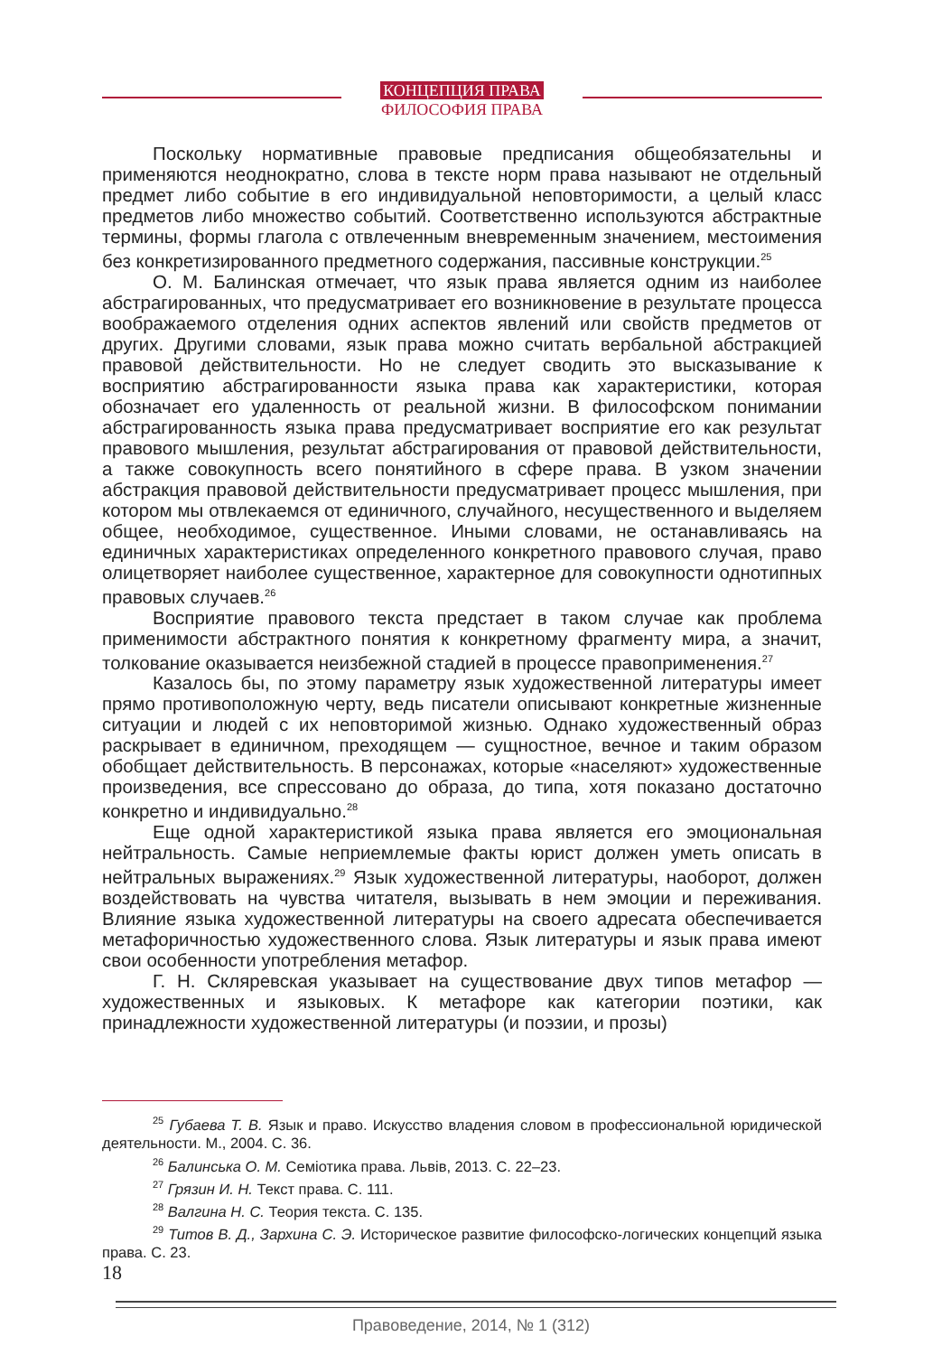КОНЦЕПЦИЯ ПРАВА
ФИЛОСОФИЯ ПРАВА
Поскольку нормативные правовые предписания общеобязательны и применяются неоднократно, слова в тексте норм права называют не отдельный предмет либо событие в его индивидуальной неповторимости, а целый класс предметов либо множество событий. Соответственно используются абстрактные термины, формы глагола с отвлеченным вневременным значением, местоимения без конкретизированного предметного содержания, пассивные конструкции.<sup>25</sup>
О. М. Балинская отмечает, что язык права является одним из наиболее абстрагированных, что предусматривает его возникновение в результате процесса воображаемого отделения одних аспектов явлений или свойств предметов от других. Другими словами, язык права можно считать вербальной абстракцией правовой действительности. Но не следует сводить это высказывание к восприятию абстрагированности языка права как характеристики, которая обозначает его удаленность от реальной жизни. В философском понимании абстрагированность языка права предусматривает восприятие его как результат правового мышления, результат абстрагирования от правовой действительности, а также совокупность всего понятийного в сфере права. В узком значении абстракция правовой действительности предусматривает процесс мышления, при котором мы отвлекаемся от единичного, случайного, несущественного и выделяем общее, необходимое, существенное. Иными словами, не останавливаясь на единичных характеристиках определенного конкретного правового случая, право олицетворяет наиболее существенное, характерное для совокупности однотипных правовых случаев.<sup>26</sup>
Восприятие правового текста предстает в таком случае как проблема применимости абстрактного понятия к конкретному фрагменту мира, а значит, толкование оказывается неизбежной стадией в процессе правоприменения.<sup>27</sup>
Казалось бы, по этому параметру язык художественной литературы имеет прямо противоположную черту, ведь писатели описывают конкретные жизненные ситуации и людей с их неповторимой жизнью. Однако художественный образ раскрывает в единичном, преходящем — сущностное, вечное и таким образом обобщает действительность. В персонажах, которые «населяют» художественные произведения, все спрессовано до образа, до типа, хотя показано достаточно конкретно и индивидуально.<sup>28</sup>
Еще одной характеристикой языка права является его эмоциональная нейтральность. Самые неприемлемые факты юрист должен уметь описать в нейтральных выражениях.<sup>29</sup> Язык художественной литературы, наоборот, должен воздействовать на чувства читателя, вызывать в нем эмоции и переживания. Влияние языка художественной литературы на своего адресата обеспечивается метафоричностью художественного слова. Язык литературы и язык права имеют свои особенности употребления метафор.
Г. Н. Скляревская указывает на существование двух типов метафор — художественных и языковых. К метафоре как категории поэтики, как принадлежности художественной литературы (и поэзии, и прозы)
<sup>25</sup> Губаева Т. В. Язык и право. Искусство владения словом в профессиональной юридической деятельности. М., 2004. С. 36.
<sup>26</sup> Балинська О. М. Семіотика права. Львів, 2013. С. 22–23.
<sup>27</sup> Грязин И. Н. Текст права. С. 111.
<sup>28</sup> Валгина Н. С. Теория текста. С. 135.
<sup>29</sup> Титов В. Д., Зархина С. Э. Историческое развитие философско-логических концепций языка права. С. 23.
18
Правоведение, 2014, № 1 (312)